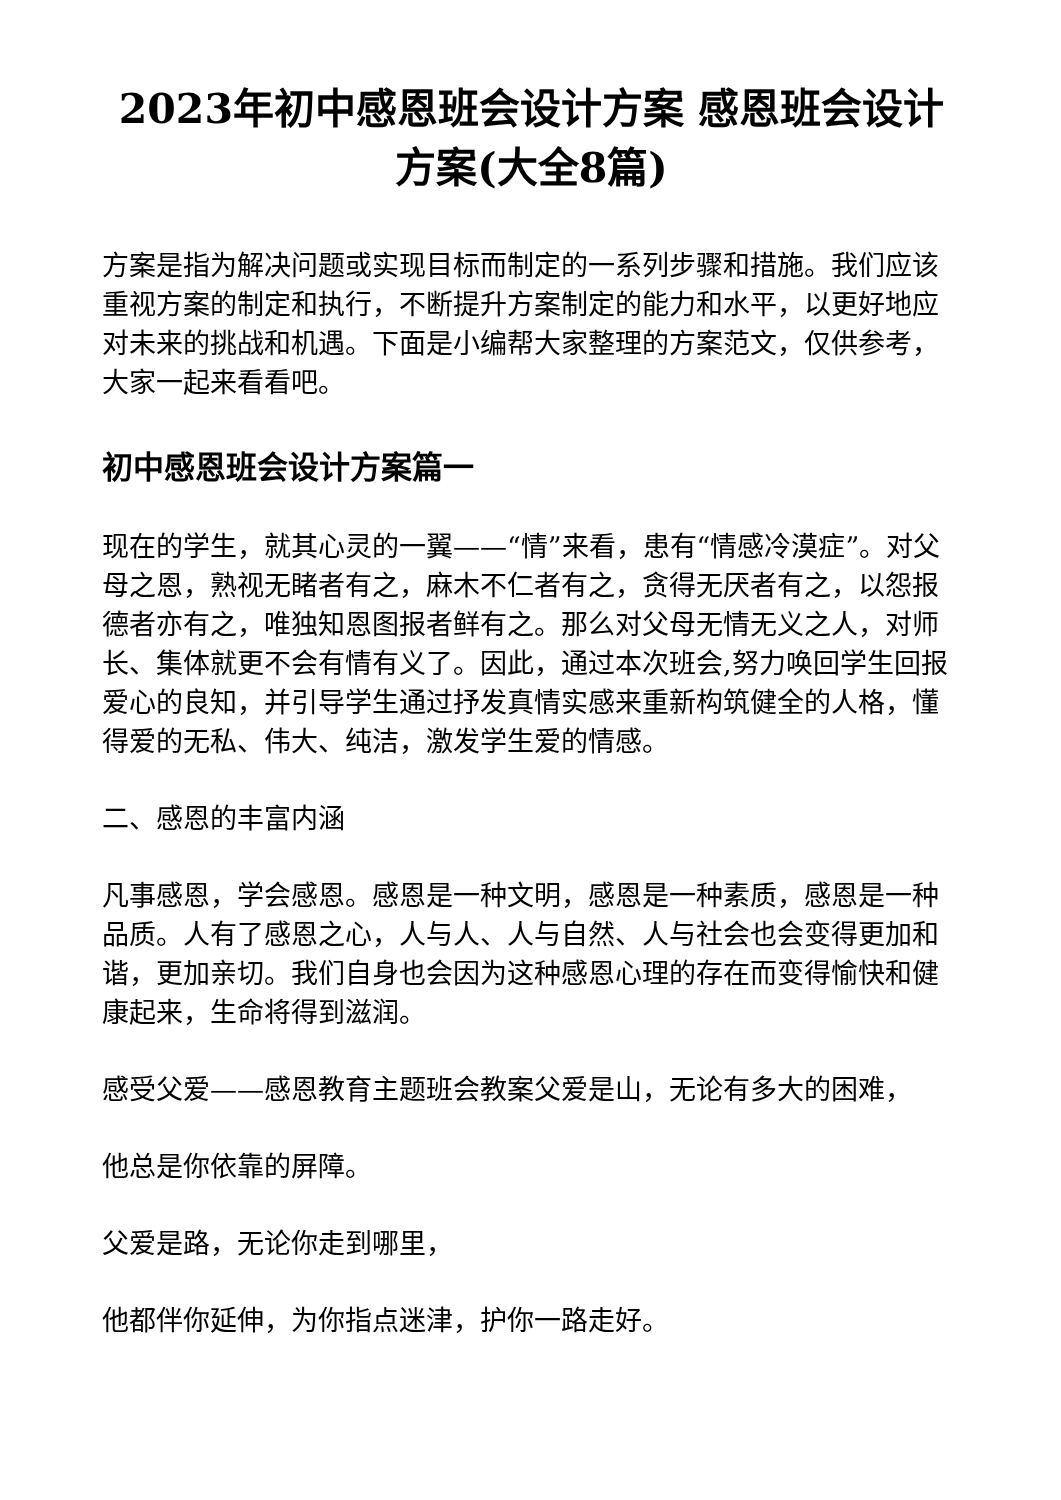2023年初中感恩班会设计方案 感恩班会设计方案(大全8篇)
方案是指为解决问题或实现目标而制定的一系列步骤和措施。我们应该重视方案的制定和执行，不断提升方案制定的能力和水平，以更好地应对未来的挑战和机遇。下面是小编帮大家整理的方案范文，仅供参考，大家一起来看看吧。
初中感恩班会设计方案篇一
现在的学生，就其心灵的一翼——“情”来看，患有“情感冷漠症”。对父母之恩，熟视无睹者有之，麻木不仁者有之，贪得无厌者有之，以怨报德者亦有之，唯独知恩图报者鲜有之。那么对父母无情无义之人，对师长、集体就更不会有情有义了。因此，通过本次班会,努力唤回学生回报爱心的良知，并引导学生通过抒发真情实感来重新构筑健全的人格，懂得爱的无私、伟大、纯洁，激发学生爱的情感。
二、感恩的丰富内涵
凡事感恩，学会感恩。感恩是一种文明，感恩是一种素质，感恩是一种品质。人有了感恩之心，人与人、人与自然、人与社会也会变得更加和谐，更加亲切。我们自身也会因为这种感恩心理的存在而变得愉快和健康起来，生命将得到滋润。
感受父爱——感恩教育主题班会教案父爱是山，无论有多大的困难，
他总是你依靠的屏障。
父爱是路，无论你走到哪里，
他都伴你延伸，为你指点迷津，护你一路走好。